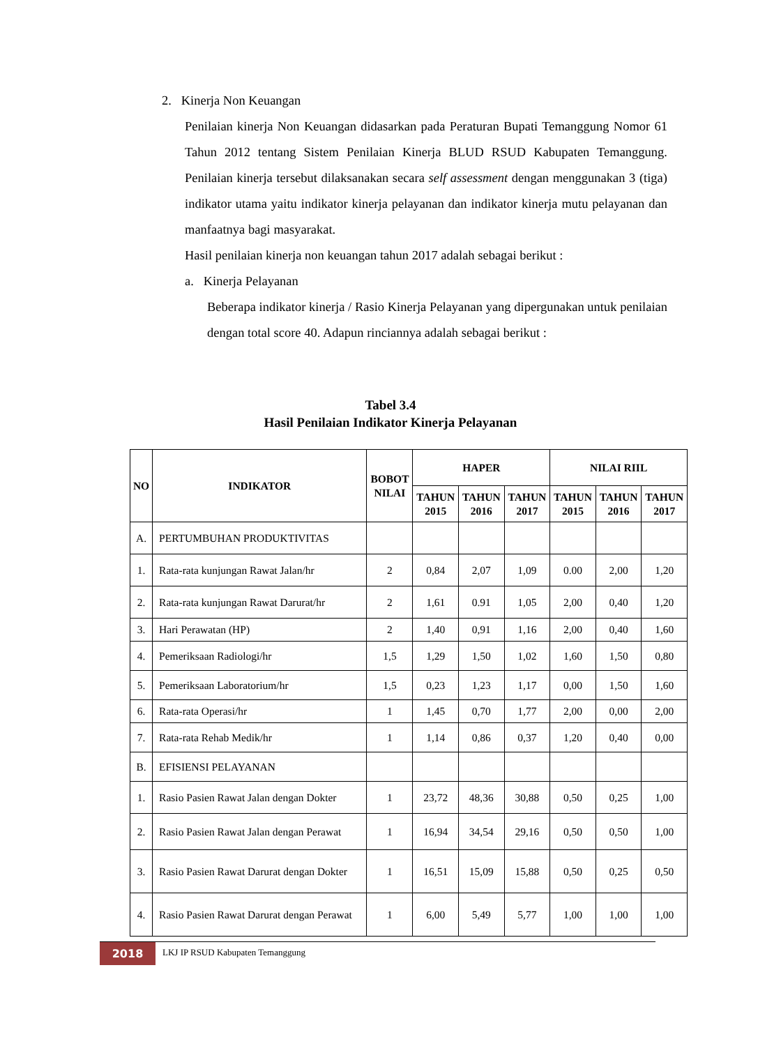2. Kinerja Non Keuangan
Penilaian kinerja Non Keuangan didasarkan pada Peraturan Bupati Temanggung Nomor 61 Tahun 2012 tentang Sistem Penilaian Kinerja BLUD RSUD Kabupaten Temanggung. Penilaian kinerja tersebut dilaksanakan secara self assessment dengan menggunakan 3 (tiga) indikator utama yaitu indikator kinerja pelayanan dan indikator kinerja mutu pelayanan dan manfaatnya bagi masyarakat.
Hasil penilaian kinerja non keuangan tahun 2017 adalah sebagai berikut :
a. Kinerja Pelayanan
Beberapa indikator kinerja / Rasio Kinerja Pelayanan yang dipergunakan untuk penilaian dengan total score 40. Adapun rinciannya adalah sebagai berikut :
Tabel 3.4
Hasil Penilaian Indikator Kinerja Pelayanan
| NO | INDIKATOR | BOBOT NILAI | HAPER | | | NILAI RIIL | | |
| --- | --- | --- | --- | --- | --- | --- | --- | --- |
| | | | TAHUN 2015 | TAHUN 2016 | TAHUN 2017 | TAHUN 2015 | TAHUN 2016 | TAHUN 2017 |
| A. | PERTUMBUHAN PRODUKTIVITAS | | | | | | | |
| 1. | Rata-rata kunjungan Rawat Jalan/hr | 2 | 0,84 | 2,07 | 1,09 | 0.00 | 2,00 | 1,20 |
| 2. | Rata-rata kunjungan Rawat Darurat/hr | 2 | 1,61 | 0.91 | 1,05 | 2,00 | 0,40 | 1,20 |
| 3. | Hari Perawatan (HP) | 2 | 1,40 | 0,91 | 1,16 | 2,00 | 0,40 | 1,60 |
| 4. | Pemeriksaan Radiologi/hr | 1,5 | 1,29 | 1,50 | 1,02 | 1,60 | 1,50 | 0,80 |
| 5. | Pemeriksaan Laboratorium/hr | 1,5 | 0,23 | 1,23 | 1,17 | 0,00 | 1,50 | 1,60 |
| 6. | Rata-rata Operasi/hr | 1 | 1,45 | 0,70 | 1,77 | 2,00 | 0,00 | 2,00 |
| 7. | Rata-rata Rehab Medik/hr | 1 | 1,14 | 0,86 | 0,37 | 1,20 | 0,40 | 0,00 |
| B. | EFISIENSI PELAYANAN | | | | | | | |
| 1. | Rasio Pasien Rawat Jalan dengan Dokter | 1 | 23,72 | 48,36 | 30,88 | 0,50 | 0,25 | 1,00 |
| 2. | Rasio Pasien Rawat Jalan dengan Perawat | 1 | 16,94 | 34,54 | 29,16 | 0,50 | 0,50 | 1,00 |
| 3. | Rasio Pasien Rawat Darurat dengan Dokter | 1 | 16,51 | 15,09 | 15,88 | 0,50 | 0,25 | 0,50 |
| 4. | Rasio Pasien Rawat Darurat dengan Perawat | 1 | 6,00 | 5,49 | 5,77 | 1,00 | 1,00 | 1,00 |
2018
LKJ IP RSUD Kabupaten Temanggung